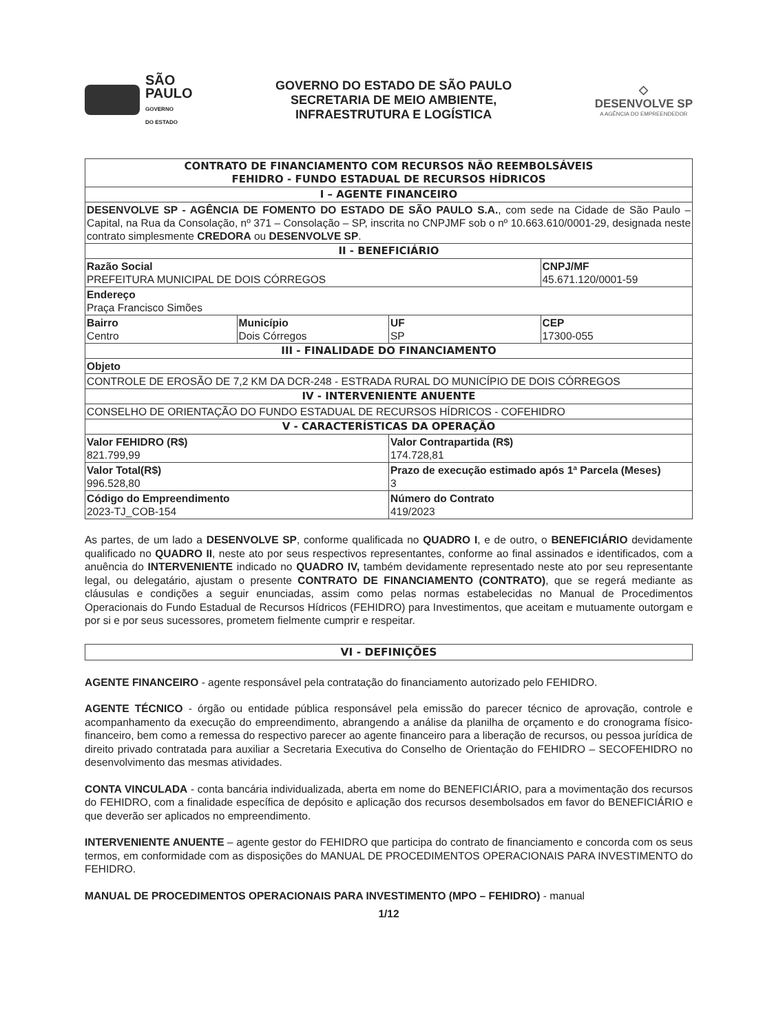SÃO
PAULO
GOVERNO
DO ESTADO
GOVERNO DO ESTADO DE SÃO PAULO
SECRETARIA DE MEIO AMBIENTE,
INFRAESTRUTURA E LOGÍSTICA
◇
DESENVOLVE SP
A AGÊNCIA DO EMPREENDEDOR
| CONTRATO DE FINANCIAMENTO COM RECURSOS NÃO REEMBOLSÁVEIS FEHIDRO - FUNDO ESTADUAL DE RECURSOS HÍDRICOS | | | |
| --- | --- | --- | --- |
| I – AGENTE FINANCEIRO | | | |
| DESENVOLVE SP - AGÊNCIA DE FOMENTO DO ESTADO DE SÃO PAULO S.A. , com sede na Cidade de São Paulo – Capital, na Rua da Consolação, nº 371 – Consolação – SP, inscrita no CNPJMF sob o nº 10.663.610/0001-29, designada neste contrato simplesmente CREDORA ou DESENVOLVE SP . | | | |
| II - BENEFICIÁRIO | | | |
| Razão Social PREFEITURA MUNICIPAL DE DOIS CÓRREGOS | | | CNPJ/MF 45.671.120/0001-59 |
| Endereço Praça Francisco Simões | | | |
| Bairro Centro | Município Dois Córregos | UF SP | CEP 17300-055 |
| III - FINALIDADE DO FINANCIAMENTO | | | |
| Objeto | | | |
| CONTROLE DE EROSÃO DE 7,2 KM DA DCR-248 - ESTRADA RURAL DO MUNICÍPIO DE DOIS CÓRREGOS | | | |
| IV - INTERVENIENTE ANUENTE | | | |
| CONSELHO DE ORIENTAÇÃO DO FUNDO ESTADUAL DE RECURSOS HÍDRICOS - COFEHIDRO | | | |
| V - CARACTERÍSTICAS DA OPERAÇÃO | | | |
| Valor FEHIDRO (R$) 821.799,99 | | Valor Contrapartida (R$) 174.728,81 | |
| Valor Total(R$) 996.528,80 | | Prazo de execução estimado após 1ª Parcela (Meses) 3 | |
| Código do Empreendimento 2023-TJ_COB-154 | | Número do Contrato 419/2023 | |
As partes, de um lado a DESENVOLVE SP, conforme qualificada no QUADRO I, e de outro, o BENEFICIÁRIO devidamente qualificado no QUADRO II, neste ato por seus respectivos representantes, conforme ao final assinados e identificados, com a anuência do INTERVENIENTE indicado no QUADRO IV, também devidamente representado neste ato por seu representante legal, ou delegatário, ajustam o presente CONTRATO DE FINANCIAMENTO (CONTRATO), que se regerá mediante as cláusulas e condições a seguir enunciadas, assim como pelas normas estabelecidas no Manual de Procedimentos Operacionais do Fundo Estadual de Recursos Hídricos (FEHIDRO) para Investimentos, que aceitam e mutuamente outorgam e por si e por seus sucessores, prometem fielmente cumprir e respeitar.
VI - DEFINIÇÕES
AGENTE FINANCEIRO - agente responsável pela contratação do financiamento autorizado pelo FEHIDRO.
AGENTE TÉCNICO - órgão ou entidade pública responsável pela emissão do parecer técnico de aprovação, controle e acompanhamento da execução do empreendimento, abrangendo a análise da planilha de orçamento e do cronograma físico-financeiro, bem como a remessa do respectivo parecer ao agente financeiro para a liberação de recursos, ou pessoa jurídica de direito privado contratada para auxiliar a Secretaria Executiva do Conselho de Orientação do FEHIDRO – SECOFEHIDRO no desenvolvimento das mesmas atividades.
CONTA VINCULADA - conta bancária individualizada, aberta em nome do BENEFICIÁRIO, para a movimentação dos recursos do FEHIDRO, com a finalidade específica de depósito e aplicação dos recursos desembolsados em favor do BENEFICIÁRIO e que deverão ser aplicados no empreendimento.
INTERVENIENTE ANUENTE – agente gestor do FEHIDRO que participa do contrato de financiamento e concorda com os seus termos, em conformidade com as disposições do MANUAL DE PROCEDIMENTOS OPERACIONAIS PARA INVESTIMENTO do FEHIDRO.
MANUAL DE PROCEDIMENTOS OPERACIONAIS PARA INVESTIMENTO (MPO – FEHIDRO) - manual
1/12